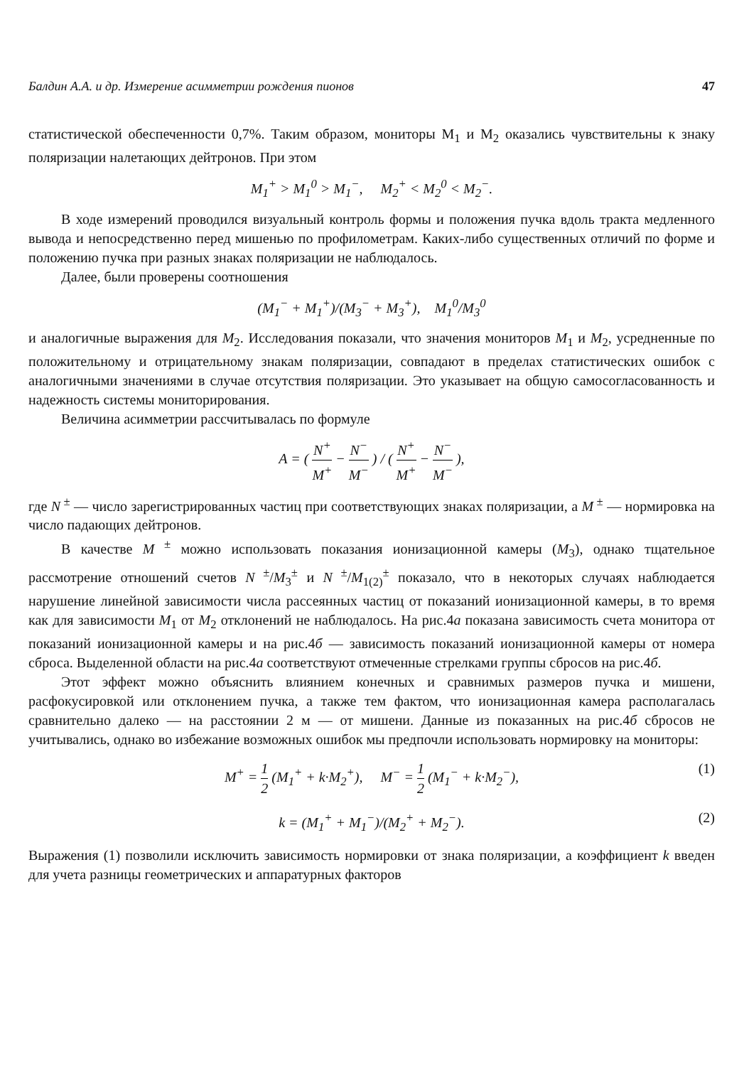Балдин А.А. и др. Измерение асимметрии рождения пионов 47
статистической обеспеченности 0,7%. Таким образом, мониторы M<sub>1</sub> и M<sub>2</sub> оказались чувствительны к знаку поляризации налетающих дейтронов. При этом
M<sub>1</sub><sup>+</sup> > M<sub>1</sub><sup>0</sup> > M<sub>1</sub><sup>−</sup>, M<sub>2</sub><sup>+</sup> < M<sub>2</sub><sup>0</sup> < M<sub>2</sub><sup>−</sup>.
В ходе измерений проводился визуальный контроль формы и положения пучка вдоль тракта медленного вывода и непосредственно перед мишенью по профилометрам. Каких-либо существенных отличий по форме и положению пучка при разных знаках поляризации не наблюдалось.
Далее, были проверены соотношения
(M<sub>1</sub><sup>−</sup> + M<sub>1</sub><sup>+</sup>)/(M<sub>3</sub><sup>−</sup> + M<sub>3</sub><sup>+</sup>), M<sub>1</sub><sup>0</sup>/M<sub>3</sub><sup>0</sup>
и аналогичные выражения для M<sub>2</sub>. Исследования показали, что значения мониторов M<sub>1</sub> и M<sub>2</sub>, усредненные по положительному и отрицательному знакам поляризации, совпадают в пределах статистических ошибок с аналогичными значениями в случае отсутствия поляризации. Это указывает на общую самосогласованность и надежность системы мониторирования.
Величина асимметрии рассчитывалась по формуле
A = ( N<sup>+</sup> M<sup>+</sup> − N<sup>−</sup> M<sup>−</sup> ) / ( N<sup>+</sup> M<sup>+</sup> − N<sup>−</sup> M<sup>−</sup> ),
где N<sup>±</sup> — число зарегистрированных частиц при соответствующих знаках поляризации, а M<sup>±</sup> — нормировка на число падающих дейтронов.
В качестве M<sup>±</sup> можно использовать показания ионизационной камеры (M<sub>3</sub>), однако тщательное рассмотрение отношений счетов N<sup>±</sup>/M<sub>3</sub><sup>±</sup> и N<sup>±</sup>/M<sub>1(2)</sub><sup>±</sup> показало, что в некоторых случаях наблюдается нарушение линейной зависимости числа рассеянных частиц от показаний ионизационной камеры, в то время как для зависимости M<sub>1</sub> от M<sub>2</sub> отклонений не наблюдалось. На рис.4а показана зависимость счета монитора от показаний ионизационной камеры и на рис.4б — зависимость показаний ионизационной камеры от номера сброса. Выделенной области на рис.4а соответствуют отмеченные стрелками группы сбросов на рис.4б.
Этот эффект можно объяснить влиянием конечных и сравнимых размеров пучка и мишени, расфокусировкой или отклонением пучка, а также тем фактом, что ионизационная камера располагалась сравнительно далеко — на расстоянии 2 м — от мишени. Данные из показанных на рис.4б сбросов не учитывались, однако во избежание возможных ошибок мы предпочли использовать нормировку на мониторы:
M<sup>+</sup> = 1 2 (M<sub>1</sub><sup>+</sup> + k·M<sub>2</sub><sup>+</sup>), M<sup>−</sup> = 1 2 (M<sub>1</sub><sup>−</sup> + k·M<sub>2</sub><sup>−</sup>), (1)
k = (M<sub>1</sub><sup>+</sup> + M<sub>1</sub><sup>−</sup>)/(M<sub>2</sub><sup>+</sup> + M<sub>2</sub><sup>−</sup>). (2)
Выражения (1) позволили исключить зависимость нормировки от знака поляризации, а коэффициент k введен для учета разницы геометрических и аппаратурных факторов